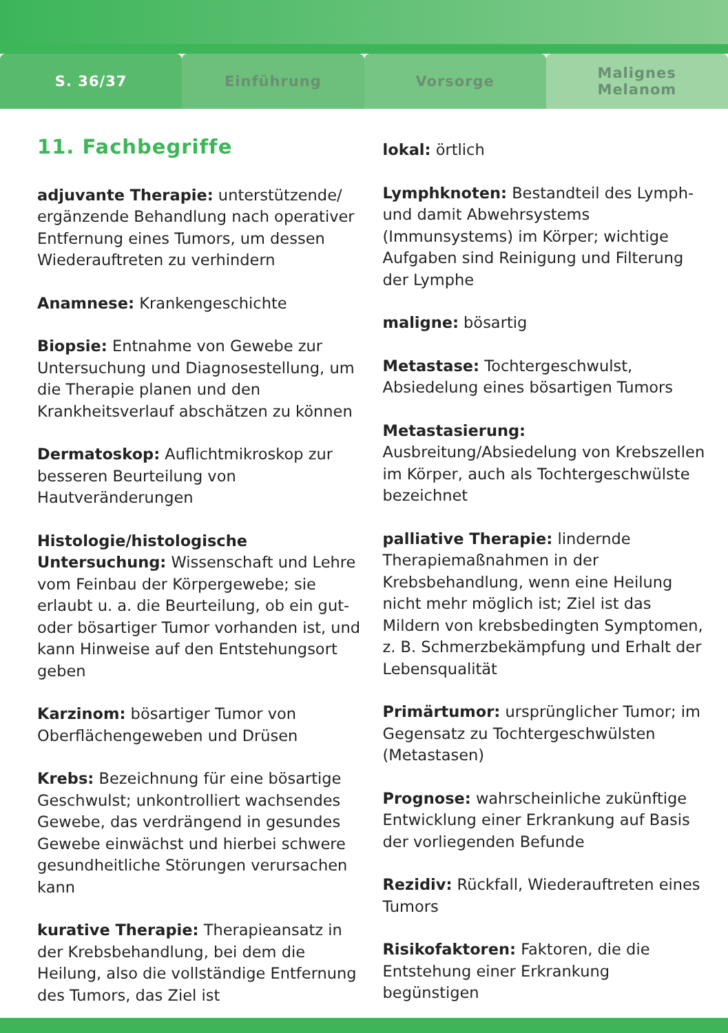S. 36/37 Einführung Vorsorge
Malignes
Melanom
11. Fachbegriffe
adjuvante Therapie: unterstützende/ ergänzende Behandlung nach operativer Entfernung eines Tumors, um dessen Wiederauftreten zu verhindern
Anamnese: Krankengeschichte
Biopsie: Entnahme von Gewebe zur Untersuchung und Diagnosestellung, um die Therapie planen und den Krankheitsverlauf abschätzen zu können
Dermatoskop: Auflichtmikroskop zur besseren Beurteilung von Hautveränderungen
Histologie/histologische Untersuchung: Wissenschaft und Lehre vom Feinbau der Körpergewebe; sie erlaubt u. a. die Beurteilung, ob ein gut- oder bösartiger Tumor vorhanden ist, und kann Hinweise auf den Entstehungsort geben
Karzinom: bösartiger Tumor von Oberflächengeweben und Drüsen
Krebs: Bezeichnung für eine bösartige Geschwulst; unkontrolliert wachsendes Gewebe, das verdrängend in gesundes Gewebe einwächst und hierbei schwere gesundheitliche Störungen verursachen kann
kurative Therapie: Therapieansatz in der Krebsbehandlung, bei dem die Heilung, also die vollständige Entfernung des Tumors, das Ziel ist
lokal: örtlich
Lymphknoten: Bestandteil des Lymph- und damit Abwehrsystems (Immunsystems) im Körper; wichtige Aufgaben sind Reinigung und Filterung der Lymphe
maligne: bösartig
Metastase: Tochtergeschwulst, Absiedelung eines bösartigen Tumors
Metastasierung: Ausbreitung/Absiedelung von Krebszellen im Körper, auch als Tochtergeschwülste bezeichnet
palliative Therapie: lindernde Therapiemaßnahmen in der Krebsbehandlung, wenn eine Heilung nicht mehr möglich ist; Ziel ist das Mildern von krebsbedingten Symptomen, z. B. Schmerzbekämpfung und Erhalt der Lebensqualität
Primärtumor: ursprünglicher Tumor; im Gegensatz zu Tochtergeschwülsten (Metastasen)
Prognose: wahrscheinliche zukünftige Entwicklung einer Erkrankung auf Basis der vorliegenden Befunde
Rezidiv: Rückfall, Wiederauftreten eines Tumors
Risikofaktoren: Faktoren, die die Entstehung einer Erkrankung begünstigen